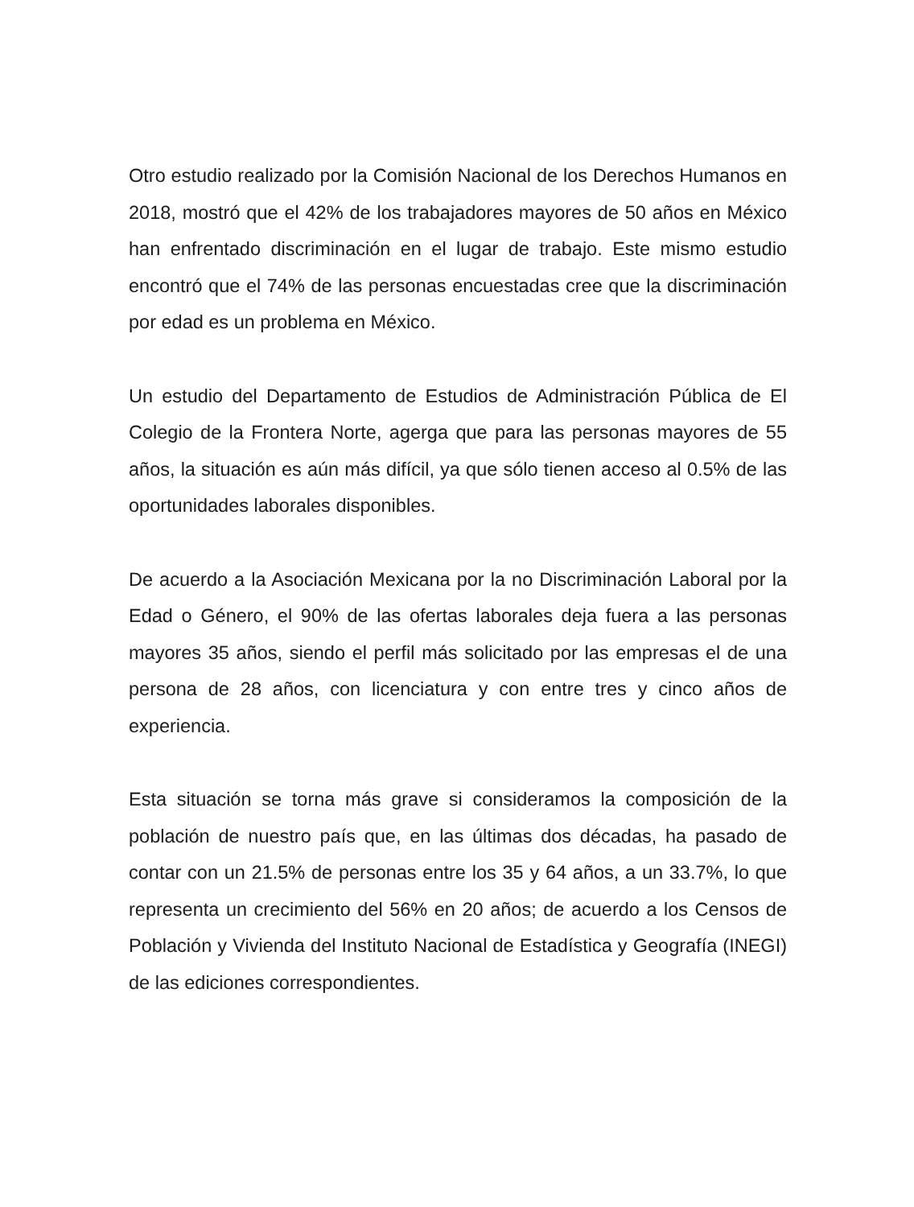Otro estudio realizado por la Comisión Nacional de los Derechos Humanos en 2018, mostró que el 42% de los trabajadores mayores de 50 años en México han enfrentado discriminación en el lugar de trabajo. Este mismo estudio encontró que el 74% de las personas encuestadas cree que la discriminación por edad es un problema en México.
Un estudio del Departamento de Estudios de Administración Pública de El Colegio de la Frontera Norte, agerga que para las personas mayores de 55 años, la situación es aún más difícil, ya que sólo tienen acceso al 0.5% de las oportunidades laborales disponibles.
De acuerdo a la Asociación Mexicana por la no Discriminación Laboral por la Edad o Género, el 90% de las ofertas laborales deja fuera a las personas mayores 35 años, siendo el perfil más solicitado por las empresas el de una persona de 28 años, con licenciatura y con entre tres y cinco años de experiencia.
Esta situación se torna más grave si consideramos la composición de la población de nuestro país que, en las últimas dos décadas, ha pasado de contar con un 21.5% de personas entre los 35 y 64 años, a un 33.7%, lo que representa un crecimiento del 56% en 20 años; de acuerdo a los Censos de Población y Vivienda del Instituto Nacional de Estadística y Geografía (INEGI) de las ediciones correspondientes.